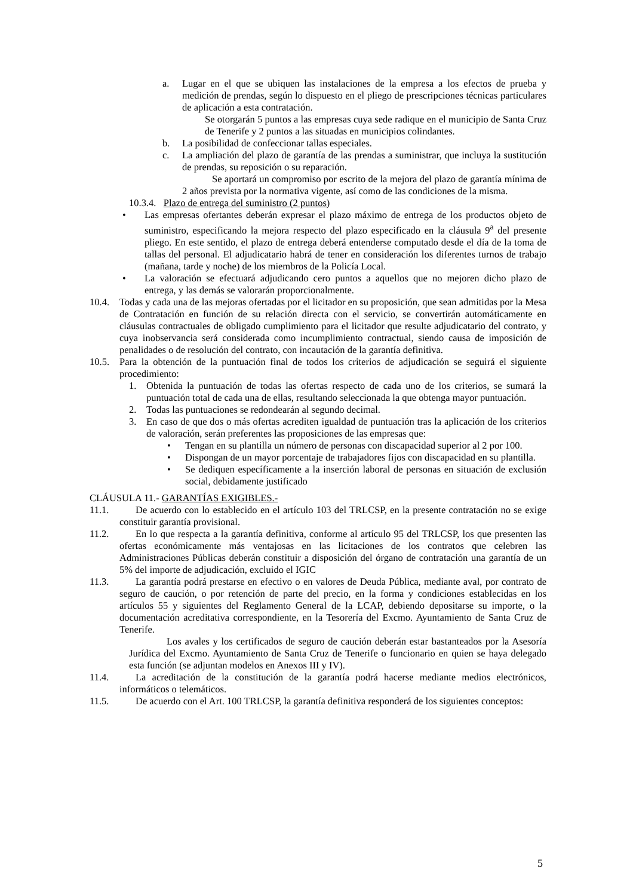a. Lugar en el que se ubiquen las instalaciones de la empresa a los efectos de prueba y medición de prendas, según lo dispuesto en el pliego de prescripciones técnicas particulares de aplicación a esta contratación.
Se otorgarán 5 puntos a las empresas cuya sede radique en el municipio de Santa Cruz de Tenerife y 2 puntos a las situadas en municipios colindantes.
b. La posibilidad de confeccionar tallas especiales.
c. La ampliación del plazo de garantía de las prendas a suministrar, que incluya la sustitución de prendas, su reposición o su reparación.
Se aportará un compromiso por escrito de la mejora del plazo de garantía mínima de 2 años prevista por la normativa vigente, así como de las condiciones de la misma.
10.3.4. Plazo de entrega del suministro (2 puntos)
• Las empresas ofertantes deberán expresar el plazo máximo de entrega de los productos objeto de suministro, especificando la mejora respecto del plazo especificado en la cláusula 9<sup>a</sup> del presente pliego. En este sentido, el plazo de entrega deberá entenderse computado desde el día de la toma de tallas del personal. El adjudicatario habrá de tener en consideración los diferentes turnos de trabajo (mañana, tarde y noche) de los miembros de la Policía Local.
• La valoración se efectuará adjudicando cero puntos a aquellos que no mejoren dicho plazo de entrega, y las demás se valorarán proporcionalmente.
10.4. Todas y cada una de las mejoras ofertadas por el licitador en su proposición, que sean admitidas por la Mesa de Contratación en función de su relación directa con el servicio, se convertirán automáticamente en cláusulas contractuales de obligado cumplimiento para el licitador que resulte adjudicatario del contrato, y cuya inobservancia será considerada como incumplimiento contractual, siendo causa de imposición de penalidades o de resolución del contrato, con incautación de la garantía definitiva.
10.5. Para la obtención de la puntuación final de todos los criterios de adjudicación se seguirá el siguiente procedimiento:
1. Obtenida la puntuación de todas las ofertas respecto de cada uno de los criterios, se sumará la puntuación total de cada una de ellas, resultando seleccionada la que obtenga mayor puntuación.
2. Todas las puntuaciones se redondearán al segundo decimal.
3. En caso de que dos o más ofertas acrediten igualdad de puntuación tras la aplicación de los criterios de valoración, serán preferentes las proposiciones de las empresas que:
• Tengan en su plantilla un número de personas con discapacidad superior al 2 por 100.
• Dispongan de un mayor porcentaje de trabajadores fijos con discapacidad en su plantilla.
• Se dediquen específicamente a la inserción laboral de personas en situación de exclusión social, debidamente justificado
CLÁUSULA 11.- GARANTÍAS EXIGIBLES.-
11.1. De acuerdo con lo establecido en el artículo 103 del TRLCSP, en la presente contratación no se exige constituir garantía provisional.
11.2. En lo que respecta a la garantía definitiva, conforme al artículo 95 del TRLCSP, los que presenten las ofertas económicamente más ventajosas en las licitaciones de los contratos que celebren las Administraciones Públicas deberán constituir a disposición del órgano de contratación una garantía de un 5% del importe de adjudicación, excluido el IGIC
11.3. La garantía podrá prestarse en efectivo o en valores de Deuda Pública, mediante aval, por contrato de seguro de caución, o por retención de parte del precio, en la forma y condiciones establecidas en los artículos 55 y siguientes del Reglamento General de la LCAP, debiendo depositarse su importe, o la documentación acreditativa correspondiente, en la Tesorería del Excmo. Ayuntamiento de Santa Cruz de Tenerife.
Los avales y los certificados de seguro de caución deberán estar bastanteados por la Asesoría Jurídica del Excmo. Ayuntamiento de Santa Cruz de Tenerife o funcionario en quien se haya delegado esta función (se adjuntan modelos en Anexos III y IV).
11.4. La acreditación de la constitución de la garantía podrá hacerse mediante medios electrónicos, informáticos o telemáticos.
11.5. De acuerdo con el Art. 100 TRLCSP, la garantía definitiva responderá de los siguientes conceptos:
5